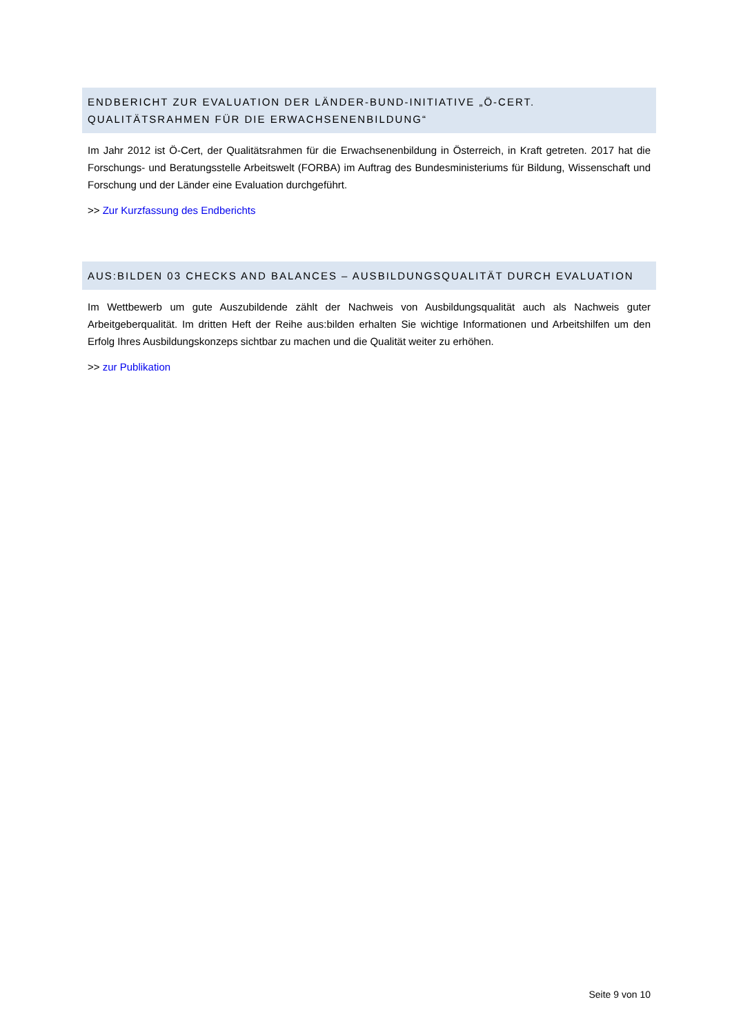ENDBERICHT ZUR EVALUATION DER LÄNDER-BUND-INITIATIVE „Ö-CERT. QUALITÄTSRAHMEN FÜR DIE ERWACHSENENBILDUNG“
Im Jahr 2012 ist Ö-Cert, der Qualitätsrahmen für die Erwachsenenbildung in Österreich, in Kraft getreten. 2017 hat die Forschungs- und Beratungsstelle Arbeitswelt (FORBA) im Auftrag des Bundesministeriums für Bildung, Wissenschaft und Forschung und der Länder eine Evaluation durchgeführt.
>> Zur Kurzfassung des Endberichts
AUS:BILDEN 03 CHECKS AND BALANCES – AUSBILDUNGSQUALITÄT DURCH EVALUATION
Im Wettbewerb um gute Auszubildende zählt der Nachweis von Ausbildungsqualität auch als Nachweis guter Arbeitgeberqualität. Im dritten Heft der Reihe aus:bilden erhalten Sie wichtige Informationen und Arbeitshilfen um den Erfolg Ihres Ausbildungskonzeps sichtbar zu machen und die Qualität weiter zu erhöhen.
>> zur Publikation
Seite 9 von 10